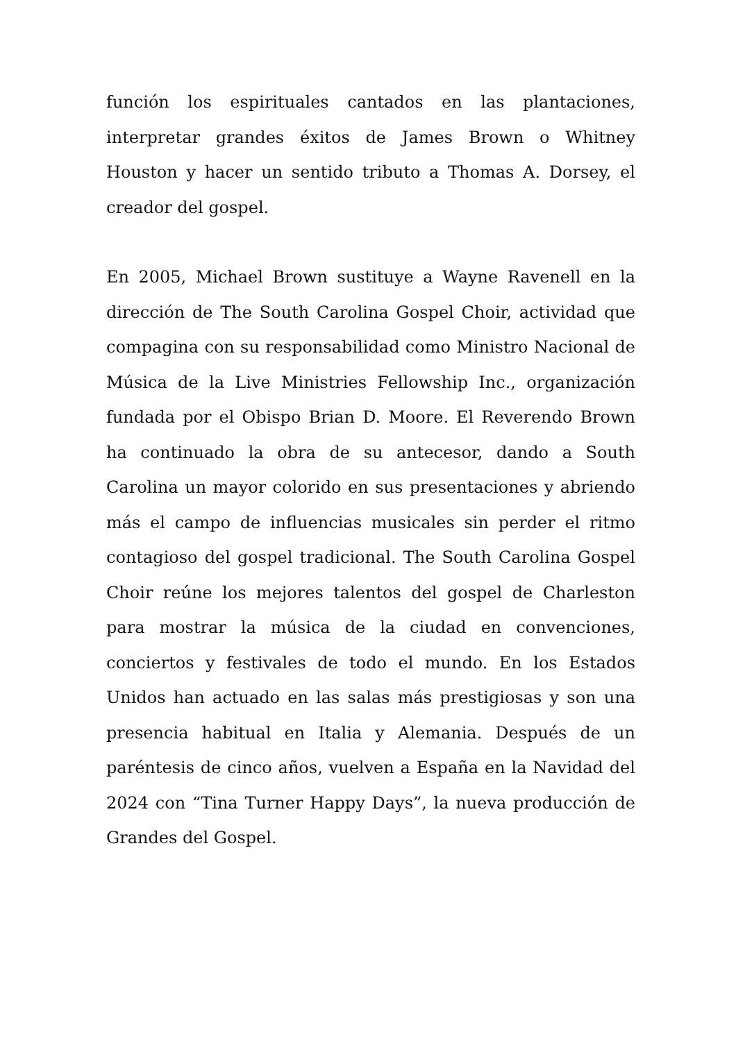función los espirituales cantados en las plantaciones, interpretar grandes éxitos de James Brown o Whitney Houston y hacer un sentido tributo a Thomas A. Dorsey, el creador del gospel.
En 2005, Michael Brown sustituye a Wayne Ravenell en la dirección de The South Carolina Gospel Choir, actividad que compagina con su responsabilidad como Ministro Nacional de Música de la Live Ministries Fellowship Inc., organización fundada por el Obispo Brian D. Moore. El Reverendo Brown ha continuado la obra de su antecesor, dando a South Carolina un mayor colorido en sus presentaciones y abriendo más el campo de influencias musicales sin perder el ritmo contagioso del gospel tradicional. The South Carolina Gospel Choir reúne los mejores talentos del gospel de Charleston para mostrar la música de la ciudad en convenciones, conciertos y festivales de todo el mundo. En los Estados Unidos han actuado en las salas más prestigiosas y son una presencia habitual en Italia y Alemania. Después de un paréntesis de cinco años, vuelven a España en la Navidad del 2024 con “Tina Turner Happy Days”, la nueva producción de Grandes del Gospel.